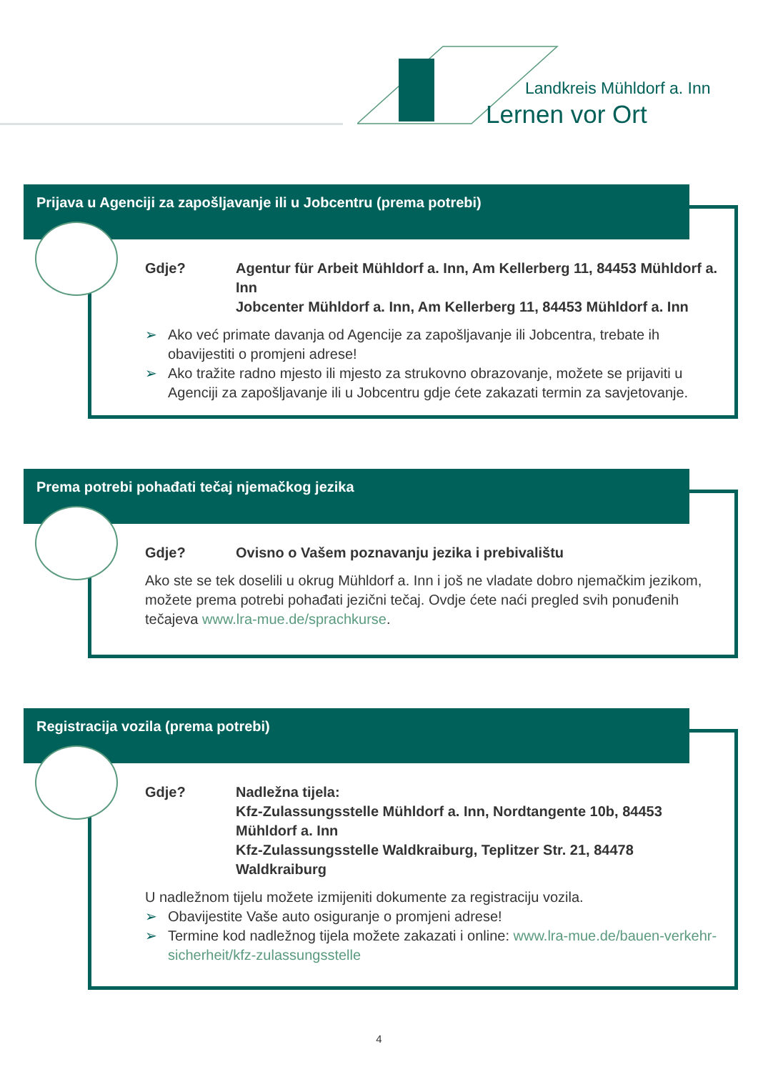Landkreis Mühldorf a. Inn
Lernen vor Ort
Prijava u Agenciji za zapošljavanje ili u Jobcentru (prema potrebi)
Gdje? Agentur für Arbeit Mühldorf a. Inn, Am Kellerberg 11, 84453 Mühldorf a. Inn
Jobcenter Mühldorf a. Inn, Am Kellerberg 11, 84453 Mühldorf a. Inn
➢ Ako već primate davanja od Agencije za zapošljavanje ili Jobcentra, trebate ih obavijestiti o promjeni adrese!
➢ Ako tražite radno mjesto ili mjesto za strukovno obrazovanje, možete se prijaviti u Agenciji za zapošljavanje ili u Jobcentru gdje ćete zakazati termin za savjetovanje.
Prema potrebi pohađati tečaj njemačkog jezika
Gdje? Ovisno o Vašem poznavanju jezika i prebivalištu
Ako ste se tek doselili u okrug Mühldorf a. Inn i još ne vladate dobro njemačkim jezikom, možete prema potrebi pohađati jezični tečaj. Ovdje ćete naći pregled svih ponuđenih tečajeva www.lra-mue.de/sprachkurse.
Registracija vozila (prema potrebi)
Gdje? Nadležna tijela:
Kfz-Zulassungsstelle Mühldorf a. Inn, Nordtangente 10b, 84453 Mühldorf a. Inn
Kfz-Zulassungsstelle Waldkraiburg, Teplitzer Str. 21, 84478 Waldkraiburg
U nadležnom tijelu možete izmijeniti dokumente za registraciju vozila.
➢ Obavijestite Vaše auto osiguranje o promjeni adrese!
➢ Termine kod nadležnog tijela možete zakazati i online: www.lra-mue.de/bauen-verkehr-sicherheit/kfz-zulassungsstelle
4